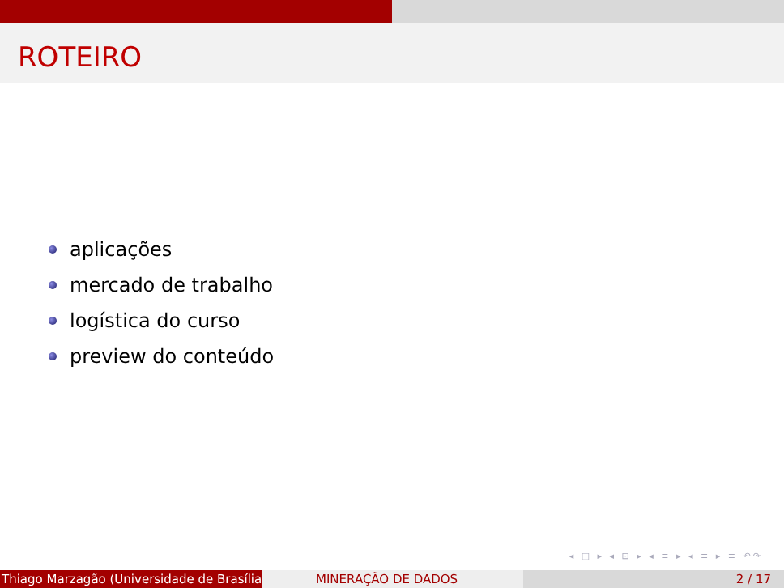ROTEIRO
aplicações
mercado de trabalho
logística do curso
preview do conteúdo
◂ □ ▸ ◂ ⊡ ▸ ◂ ≡ ▸ ◂ ≡ ▸ ≡ ↶↷
Thiago Marzagão (Universidade de Brasília) MINERAÇÃO DE DADOS 2 / 17